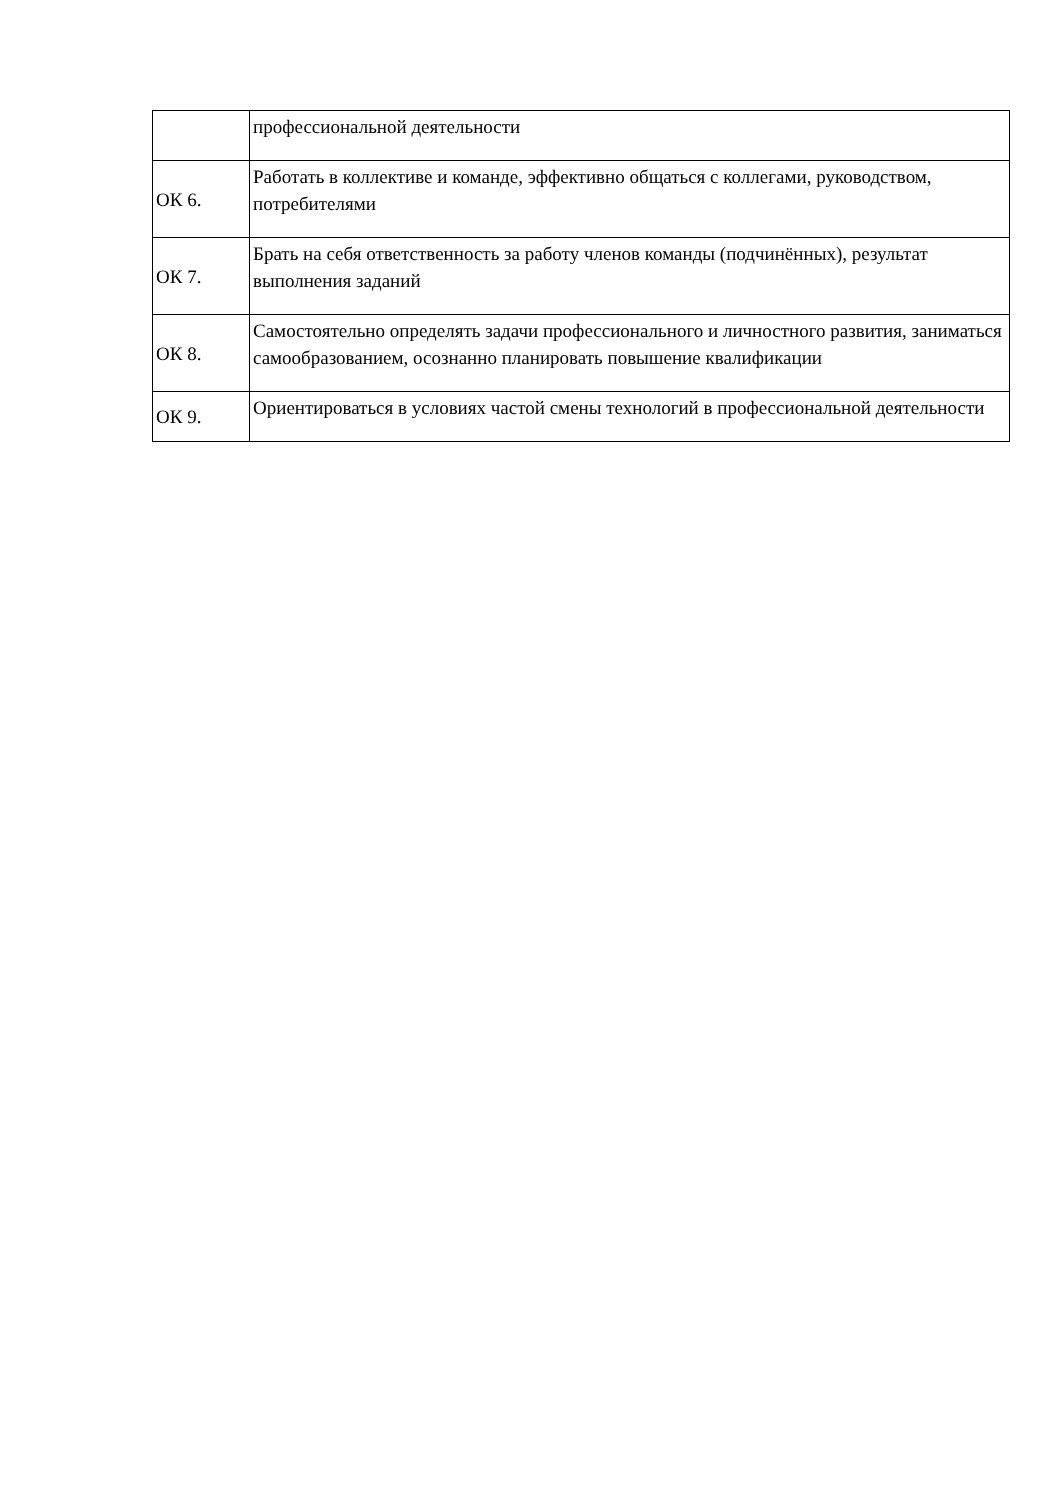| | профессиональной деятельности |
| ОК 6. | Работать в коллективе и команде, эффективно общаться с коллегами, руководством, потребителями |
| ОК 7. | Брать на себя ответственность за работу членов команды (подчинённых), результат выполнения заданий |
| ОК 8. | Самостоятельно определять задачи профессионального и личностного развития, заниматься самообразованием, осознанно планировать повышение квалификации |
| ОК 9. | Ориентироваться в условиях частой смены технологий в профессиональной деятельности |